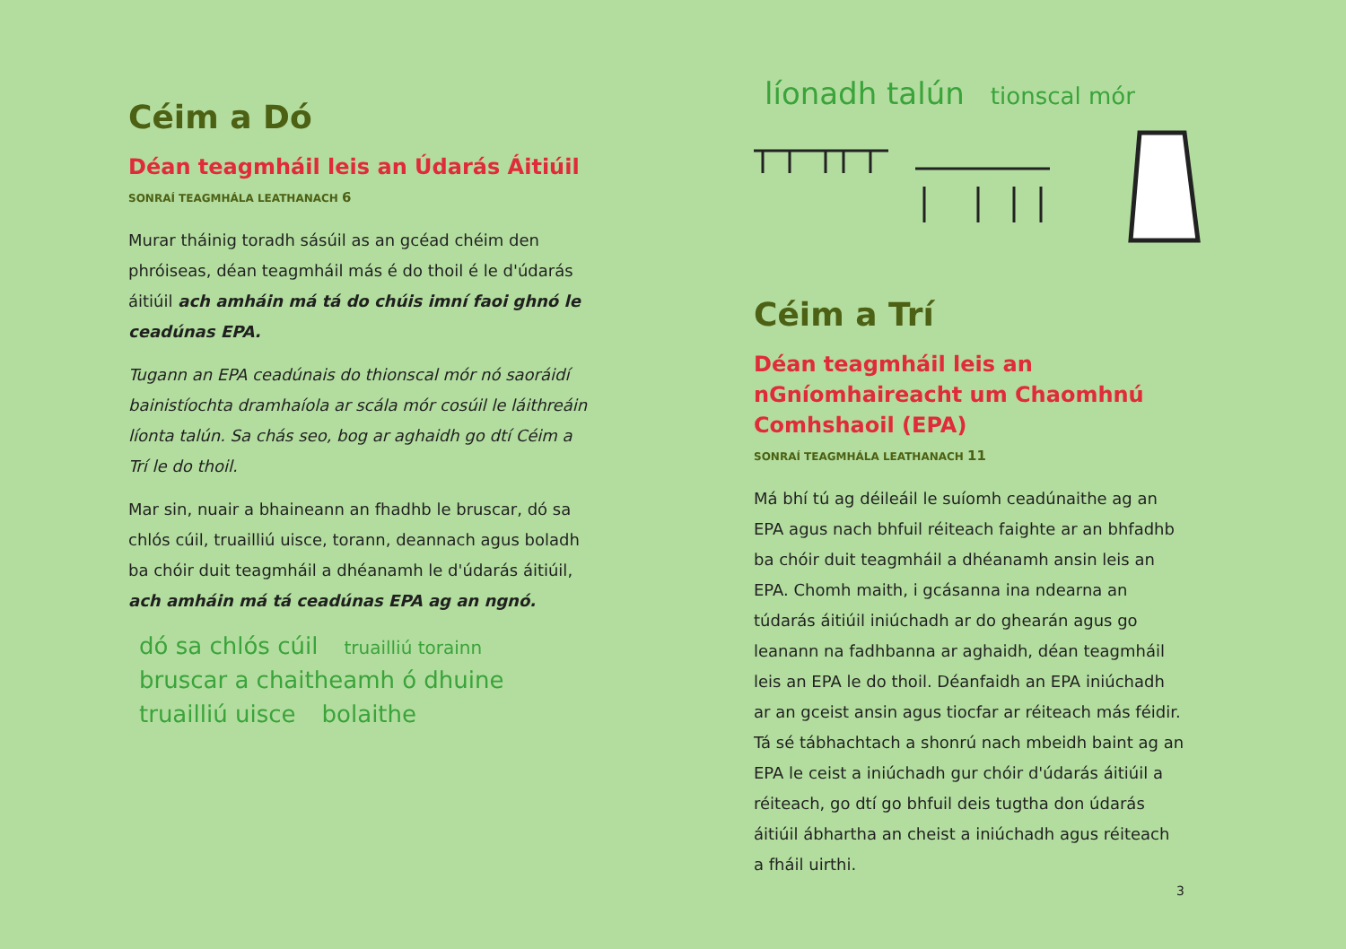Céim a Dó
Déan teagmháil leis an Údarás Áitiúil
SONRAÍ TEAGMHÁLA LEATHANACH 6
Murar tháinig toradh sásúil as an gcéad chéim den phróiseas, déan teagmháil más é do thoil é le d'údarás áitiúil ach amháin má tá do chúis imní faoi ghnó le ceadúnas EPA.
Tugann an EPA ceadúnais do thionscal mór nó saoráidí bainistíochta dramhaíola ar scála mór cosúil le láithreáin líonta talún. Sa chás seo, bog ar aghaidh go dtí Céim a Trí le do thoil.
Mar sin, nuair a bhaineann an fhadhb le bruscar, dó sa chlós cúil, truailliú uisce, torann, deannach agus boladh ba chóir duit teagmháil a dhéanamh le d'údarás áitiúil, ach amháin má tá ceadúnas EPA ag an ngnó.
dó sa chlós cúil truailliú torainn
bruscar a chaitheamh ó dhuine
truailliú uisce bolaithe
líonadh talún tionscal mór
Céim a Trí
Déan teagmháil leis an nGníomhaireacht um Chaomhnú Comhshaoil (EPA)
SONRAÍ TEAGMHÁLA LEATHANACH 11
Má bhí tú ag déileáil le suíomh ceadúnaithe ag an EPA agus nach bhfuil réiteach faighte ar an bhfadhb ba chóir duit teagmháil a dhéanamh ansin leis an EPA. Chomh maith, i gcásanna ina ndearna an túdarás áitiúil iniúchadh ar do ghearán agus go leanann na fadhbanna ar aghaidh, déan teagmháil leis an EPA le do thoil. Déanfaidh an EPA iniúchadh ar an gceist ansin agus tiocfar ar réiteach más féidir. Tá sé tábhachtach a shonrú nach mbeidh baint ag an EPA le ceist a iniúchadh gur chóir d'údarás áitiúil a réiteach, go dtí go bhfuil deis tugtha don údarás áitiúil ábhartha an cheist a iniúchadh agus réiteach a fháil uirthi.
3